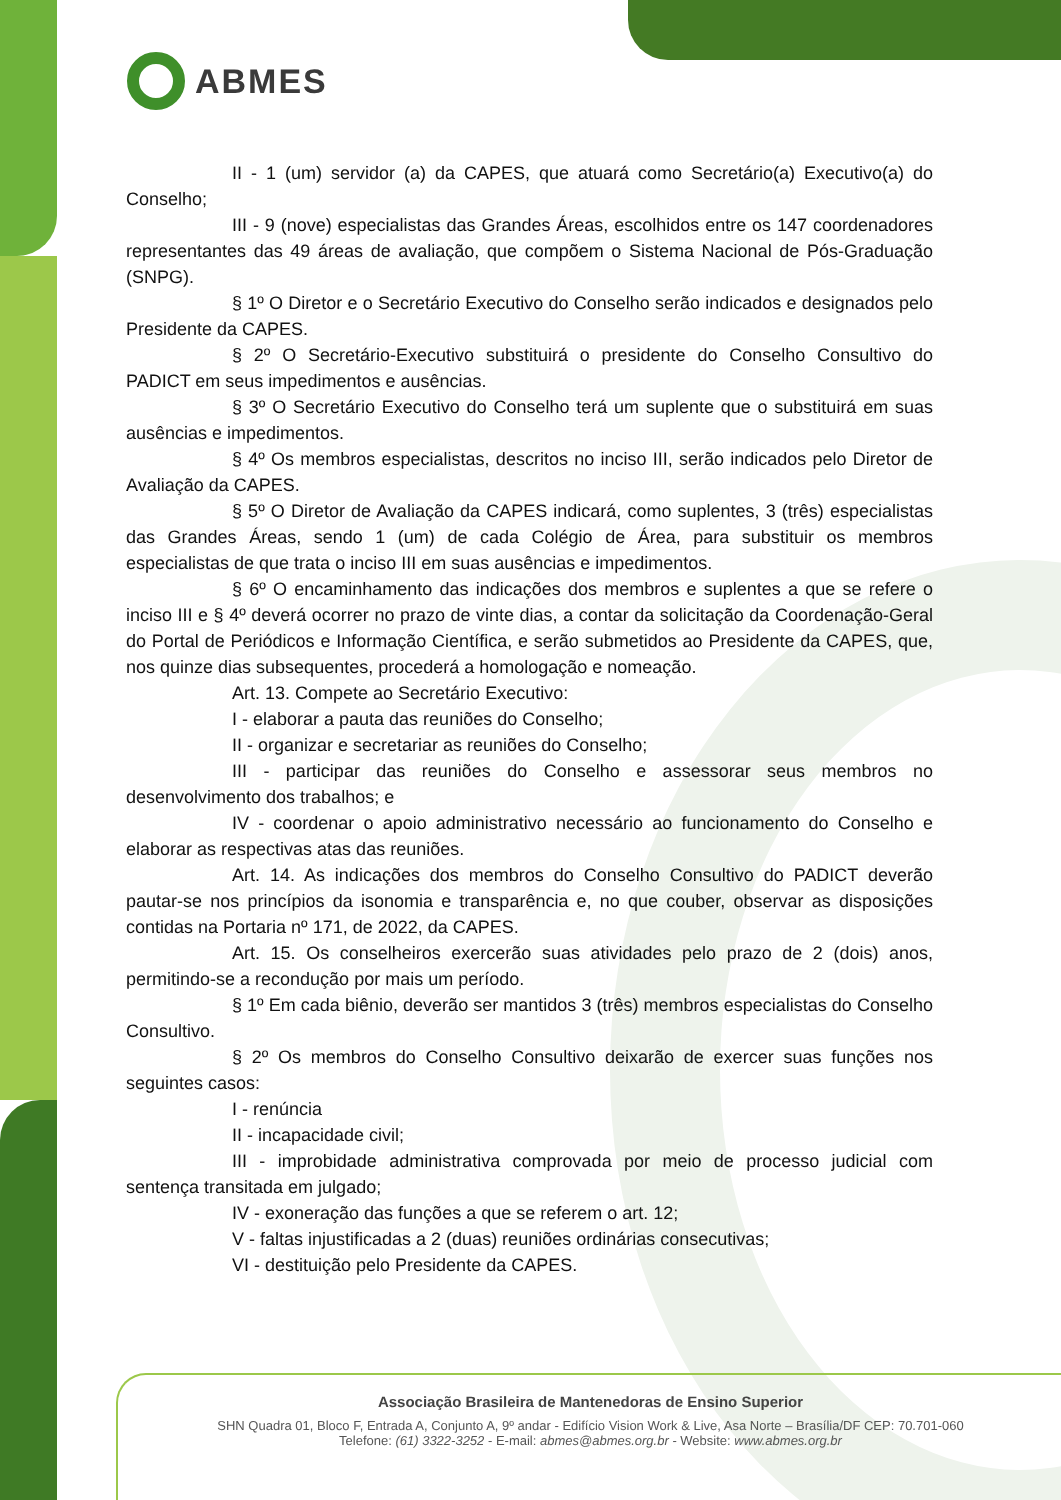ABMES
II - 1 (um) servidor (a) da CAPES, que atuará como Secretário(a) Executivo(a) do Conselho;
III - 9 (nove) especialistas das Grandes Áreas, escolhidos entre os 147 coordenadores representantes das 49 áreas de avaliação, que compõem o Sistema Nacional de Pós-Graduação (SNPG).
§ 1º O Diretor e o Secretário Executivo do Conselho serão indicados e designados pelo Presidente da CAPES.
§ 2º O Secretário-Executivo substituirá o presidente do Conselho Consultivo do PADICT em seus impedimentos e ausências.
§ 3º O Secretário Executivo do Conselho terá um suplente que o substituirá em suas ausências e impedimentos.
§ 4º Os membros especialistas, descritos no inciso III, serão indicados pelo Diretor de Avaliação da CAPES.
§ 5º O Diretor de Avaliação da CAPES indicará, como suplentes, 3 (três) especialistas das Grandes Áreas, sendo 1 (um) de cada Colégio de Área, para substituir os membros especialistas de que trata o inciso III em suas ausências e impedimentos.
§ 6º O encaminhamento das indicações dos membros e suplentes a que se refere o inciso III e § 4º deverá ocorrer no prazo de vinte dias, a contar da solicitação da Coordenação-Geral do Portal de Periódicos e Informação Científica, e serão submetidos ao Presidente da CAPES, que, nos quinze dias subsequentes, procederá a homologação e nomeação.
Art. 13. Compete ao Secretário Executivo:
I - elaborar a pauta das reuniões do Conselho;
II - organizar e secretariar as reuniões do Conselho;
III - participar das reuniões do Conselho e assessorar seus membros no desenvolvimento dos trabalhos; e
IV - coordenar o apoio administrativo necessário ao funcionamento do Conselho e elaborar as respectivas atas das reuniões.
Art. 14. As indicações dos membros do Conselho Consultivo do PADICT deverão pautar-se nos princípios da isonomia e transparência e, no que couber, observar as disposições contidas na Portaria nº 171, de 2022, da CAPES.
Art. 15. Os conselheiros exercerão suas atividades pelo prazo de 2 (dois) anos, permitindo-se a recondução por mais um período.
§ 1º Em cada biênio, deverão ser mantidos 3 (três) membros especialistas do Conselho Consultivo.
§ 2º Os membros do Conselho Consultivo deixarão de exercer suas funções nos seguintes casos:
I - renúncia
II - incapacidade civil;
III - improbidade administrativa comprovada por meio de processo judicial com sentença transitada em julgado;
IV - exoneração das funções a que se referem o art. 12;
V - faltas injustificadas a 2 (duas) reuniões ordinárias consecutivas;
VI - destituição pelo Presidente da CAPES.
Associação Brasileira de Mantenedoras de Ensino Superior
SHN Quadra 01, Bloco F, Entrada A, Conjunto A, 9º andar - Edifício Vision Work & Live, Asa Norte – Brasília/DF CEP: 70.701-060
Telefone: (61) 3322-3252 - E-mail: abmes@abmes.org.br - Website: www.abmes.org.br